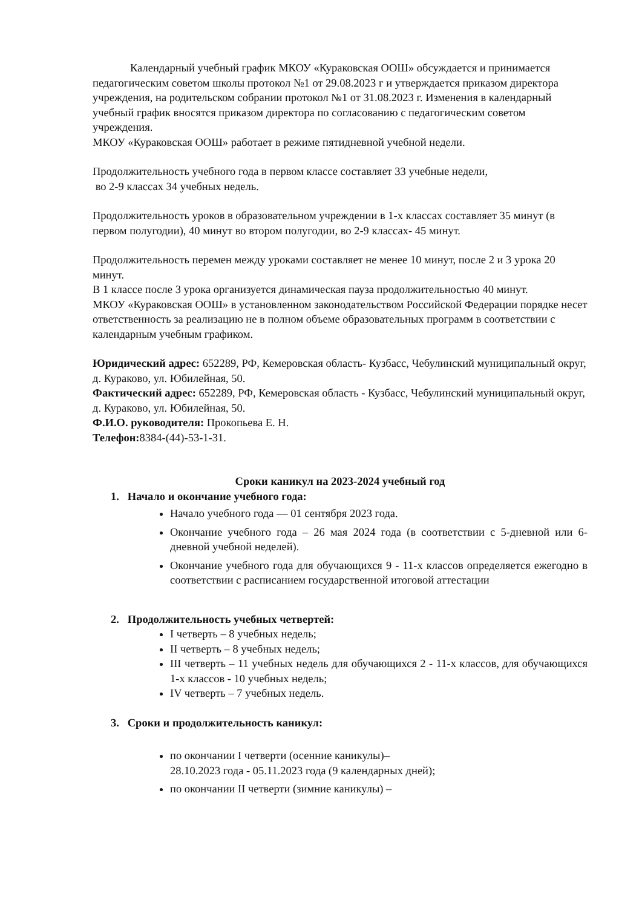Календарный учебный график МКОУ «Кураковская ООШ» обсуждается и принимается педагогическим советом школы протокол №1 от 29.08.2023 г и утверждается приказом директора учреждения, на родительском собрании протокол №1 от 31.08.2023 г. Изменения в календарный учебный график вносятся приказом директора по согласованию с педагогическим советом учреждения.
МКОУ «Кураковская ООШ» работает в режиме пятидневной учебной недели.
Продолжительность учебного года в первом классе составляет 33 учебные недели,
во 2-9 классах 34 учебных недель.
Продолжительность уроков в образовательном учреждении в 1-х классах составляет 35 минут (в первом полугодии), 40 минут во втором полугодии, во 2-9 классах- 45 минут.
Продолжительность перемен между уроками составляет не менее 10 минут, после 2 и 3 урока 20 минут.
В 1 классе после 3 урока организуется динамическая пауза продолжительностью 40 минут.
МКОУ «Кураковская ООШ» в установленном законодательством Российской Федерации порядке несет ответственность за реализацию не в полном объеме образовательных программ в соответствии с календарным учебным графиком.
Юридический адрес: 652289, РФ, Кемеровская область- Кузбасс, Чебулинский муниципальный округ, д. Кураково, ул. Юбилейная, 50.
Фактический адрес: 652289, РФ, Кемеровская область - Кузбасс, Чебулинский муниципальный округ, д. Кураково, ул. Юбилейная, 50.
Ф.И.О. руководителя: Прокопьева Е. Н.
Телефон: 8384-(44)-53-1-31.
Сроки каникул на 2023-2024 учебный год
1. Начало и окончание учебного года:
Начало учебного года — 01 сентября 2023 года.
Окончание учебного года – 26 мая 2024 года (в соответствии с 5-дневной или 6-дневной учебной неделей).
Окончание учебного года для обучающихся 9 - 11-х классов определяется ежегодно в соответствии с расписанием государственной итоговой аттестации
2. Продолжительность учебных четвертей:
I четверть – 8 учебных недель;
II четверть – 8 учебных недель;
III четверть – 11 учебных недель для обучающихся 2 - 11-х классов, для обучающихся 1-х классов - 10 учебных недель;
IV четверть – 7 учебных недель.
3. Сроки и продолжительность каникул:
по окончании I четверти (осенние каникулы)–
28.10.2023 года - 05.11.2023 года (9 календарных дней);
по окончании II четверти (зимние каникулы) –